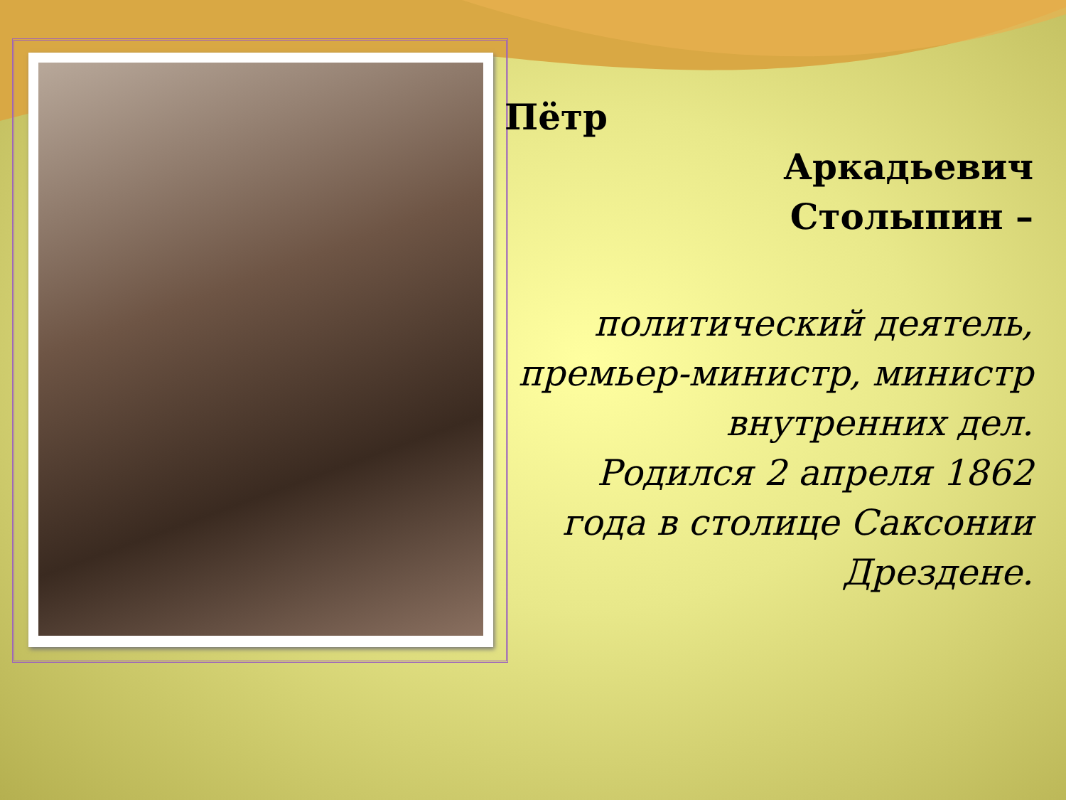Пётр
Аркадьевич
Столыпин –
политический деятель, премьер-министр, министр внутренних дел.
Родился 2 апреля 1862 года в столице Саксонии Дрездене.